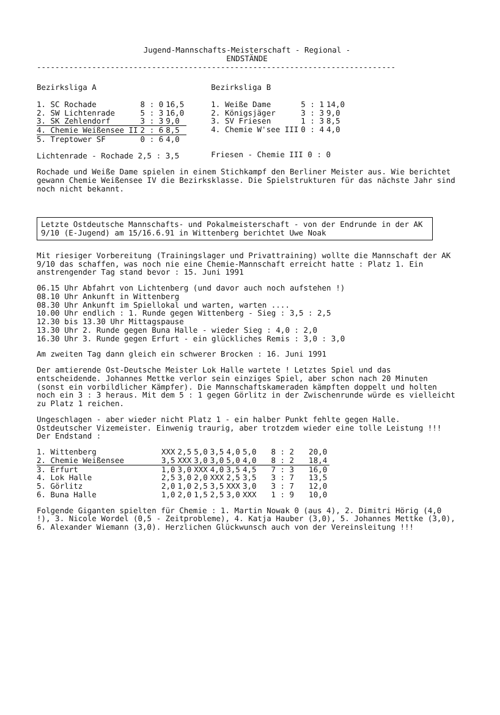Jugend-Mannschafts-Meisterschaft - Regional -
ENDSTÄNDE
------------------------------------------------------------------------------
Bezirksliga A
| 1. SC Rochade | 8 : 0 | 16,5 |
| 2. SW Lichtenrade | 5 : 3 | 16,0 |
| 3. SK Zehlendorf | 3 : 3 | 9,0 |
| 4. Chemie Weißensee II | 2 : 6 | 8,5 |
| 5. Treptower SF | 0 : 6 | 4,0 |
Lichtenrade - Rochade 2,5 : 3,5
Bezirksliga B
| 1. Weiße Dame | 5 : 1 | 14,0 |
| 2. Königsjäger | 3 : 3 | 9,0 |
| 3. SV Friesen | 1 : 3 | 8,5 |
| 4. Chemie W'see III | 0 : 4 | 4,0 |
Friesen - Chemie III 0 : 0
Rochade und Weiße Dame spielen in einem Stichkampf den Berliner Meister aus. Wie berichtet gewann Chemie Weißensee IV die Bezirksklasse. Die Spielstrukturen für das nächste Jahr sind noch nicht bekannt.
Letzte Ostdeutsche Mannschafts- und Pokalmeisterschaft - von der Endrunde in der AK 9/10 (E-Jugend) am 15/16.6.91 in Wittenberg berichtet Uwe Noak
Mit riesiger Vorbereitung (Trainingslager und Privattraining) wollte die Mannschaft der AK 9/10 das schaffen, was noch nie eine Chemie-Mannschaft erreicht hatte : Platz 1. Ein anstrengender Tag stand bevor : 15. Juni 1991
06.15 Uhr Abfahrt von Lichtenberg (und davor auch noch aufstehen !)
08.10 Uhr Ankunft in Wittenberg
08.30 Uhr Ankunft im Spiellokal und warten, warten ....
10.00 Uhr endlich : 1. Runde gegen Wittenberg - Sieg : 3,5 : 2,5
12.30 bis 13.30 Uhr Mittagspause
13.30 Uhr 2. Runde gegen Buna Halle - wieder Sieg : 4,0 : 2,0
16.30 Uhr 3. Runde gegen Erfurt - ein glückliches Remis : 3,0 : 3,0
Am zweiten Tag dann gleich ein schwerer Brocken : 16. Juni 1991
Der amtierende Ost-Deutsche Meister Lok Halle wartete ! Letztes Spiel und das entscheidende. Johannes Mettke verlor sein einziges Spiel, aber schon nach 20 Minuten (sonst ein vorbildlicher Kämpfer). Die Mannschaftskameraden kämpften doppelt und holten noch ein 3 : 3 heraus. Mit dem 5 : 1 gegen Görlitz in der Zwischenrunde würde es vielleicht zu Platz 1 reichen.
Ungeschlagen - aber wieder nicht Platz 1 - ein halber Punkt fehlte gegen Halle. Ostdeutscher Vizemeister. Einwenig traurig, aber trotzdem wieder eine tolle Leistung !!! Der Endstand :
| 1. Wittenberg | XXX | 2,5 | 5,0 | 3,5 | 4,0 | 5,0 | 8 : 2 | 20,0 |
| 2. Chemie Weißensee | 3,5 | XXX | 3,0 | 3,0 | 5,0 | 4,0 | 8 : 2 | 18,4 |
| 3. Erfurt | 1,0 | 3,0 | XXX | 4,0 | 3,5 | 4,5 | 7 : 3 | 16,0 |
| 4. Lok Halle | 2,5 | 3,0 | 2,0 | XXX | 2,5 | 3,5 | 3 : 7 | 13,5 |
| 5. Görlitz | 2,0 | 1,0 | 2,5 | 3,5 | XXX | 3,0 | 3 : 7 | 12,0 |
| 6. Buna Halle | 1,0 | 2,0 | 1,5 | 2,5 | 3,0 | XXX | 1 : 9 | 10,0 |
Folgende Giganten spielten für Chemie : 1. Martin Nowak 0 (aus 4), 2. Dimitri Hörig (4,0 !), 3. Nicole Wordel (0,5 - Zeitprobleme), 4. Katja Hauber (3,0), 5. Johannes Mettke (3,0), 6. Alexander Wiemann (3,0). Herzlichen Glückwunsch auch von der Vereinsleitung !!!